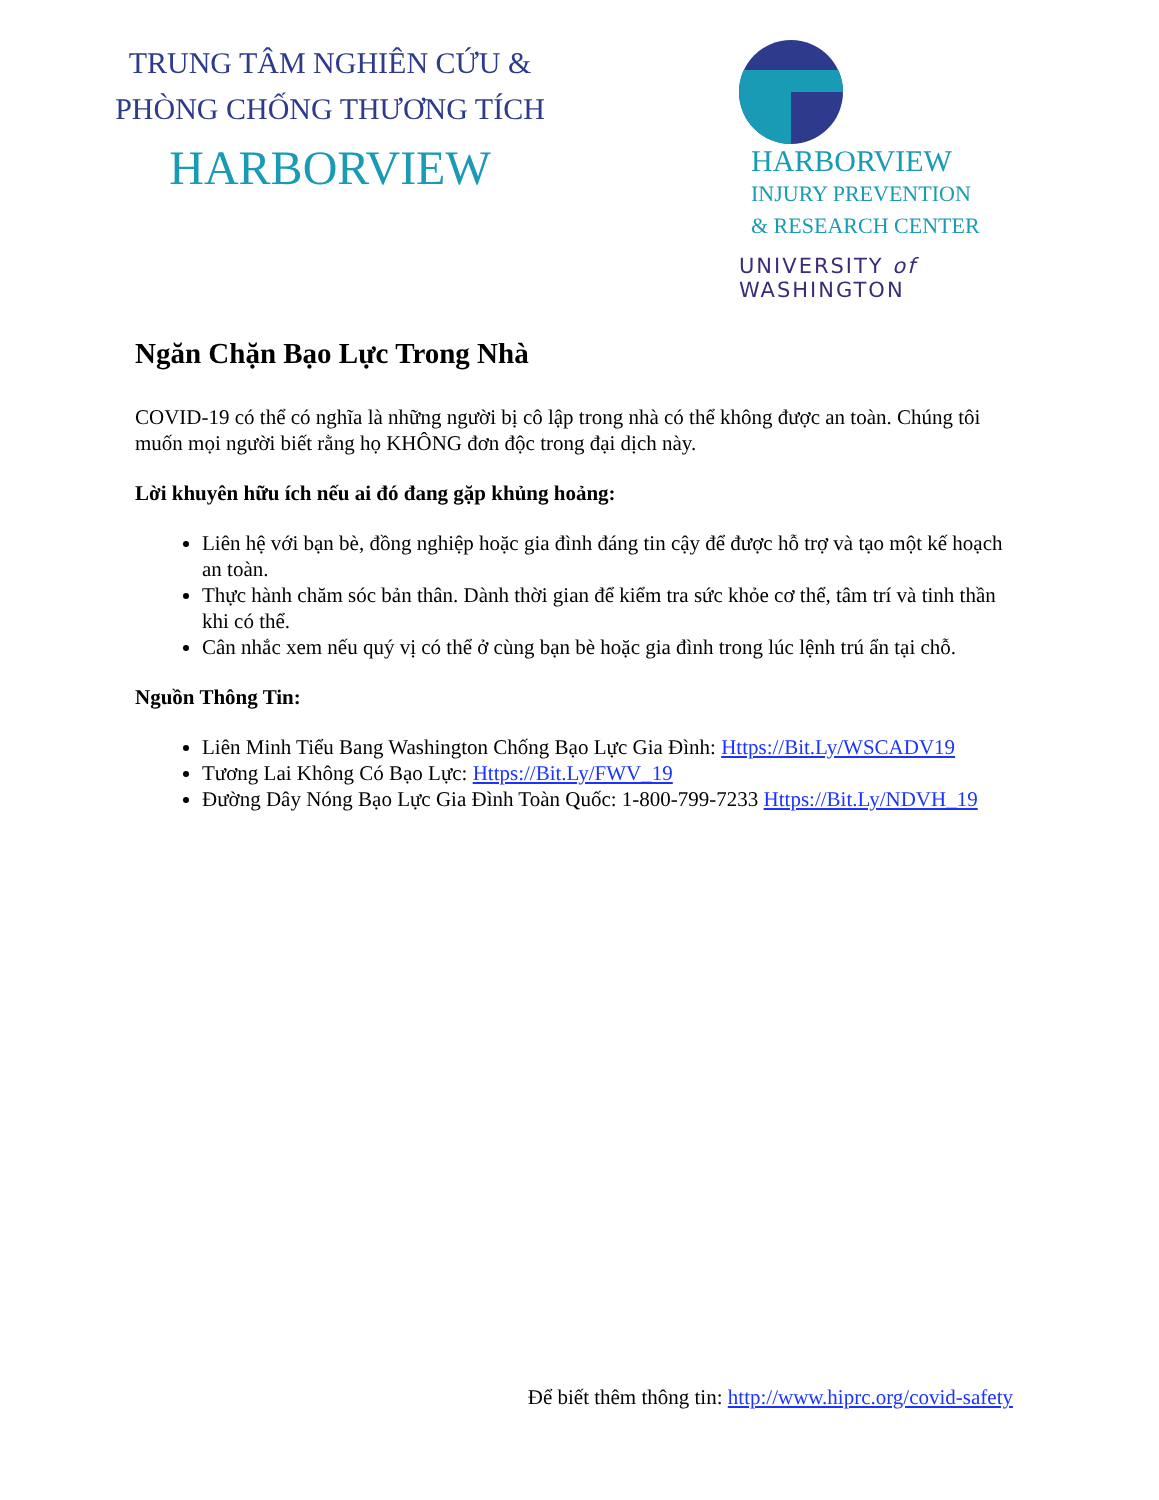TRUNG TÂM NGHIÊN CỨU &
PHÒNG CHỐNG THƯƠNG TÍCH
HARBORVIEW
HARBORVIEW
INJURY PREVENTION
& RESEARCH CENTER
UNIVERSITY of WASHINGTON
Ngăn Chặn Bạo Lực Trong Nhà
COVID-19 có thể có nghĩa là những người bị cô lập trong nhà có thể không được an toàn. Chúng tôi muốn mọi người biết rằng họ KHÔNG đơn độc trong đại dịch này.
Lời khuyên hữu ích nếu ai đó đang gặp khủng hoảng:
Liên hệ với bạn bè, đồng nghiệp hoặc gia đình đáng tin cậy để được hỗ trợ và tạo một kế hoạch an toàn.
Thực hành chăm sóc bản thân. Dành thời gian để kiểm tra sức khỏe cơ thể, tâm trí và tinh thần khi có thể.
Cân nhắc xem nếu quý vị có thể ở cùng bạn bè hoặc gia đình trong lúc lệnh trú ẩn tại chỗ.
Nguồn Thông Tin:
Liên Minh Tiểu Bang Washington Chống Bạo Lực Gia Đình: Https://Bit.Ly/WSCADV19
Tương Lai Không Có Bạo Lực: Https://Bit.Ly/FWV_19
Đường Dây Nóng Bạo Lực Gia Đình Toàn Quốc: 1-800-799-7233 Https://Bit.Ly/NDVH_19
Để biết thêm thông tin: http://www.hiprc.org/covid-safety